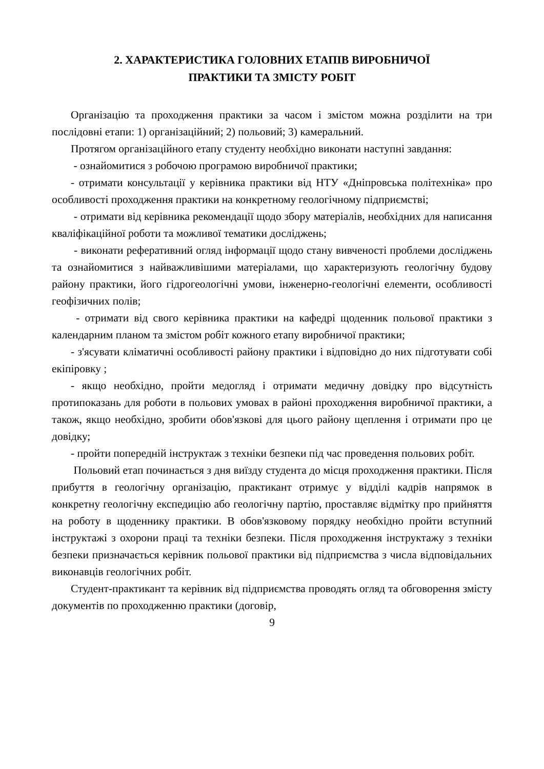2. ХАРАКТЕРИСТИКА ГОЛОВНИХ ЕТАПІВ ВИРОБНИЧОЇ
ПРАКТИКИ ТА ЗМІСТУ РОБІТ
Організацію та проходження практики за часом і змістом можна розділити на три послідовні етапи: 1) організаційний; 2) польовий; 3) камеральний.
Протягом організаційного етапу студенту необхідно виконати наступні завдання:
- ознайомитися з робочою програмою виробничої практики;
- отримати консультації у керівника практики від НТУ «Дніпровська політехніка» про особливості проходження практики на конкретному геологічному підприємстві;
- отримати від керівника рекомендації щодо збору матеріалів, необхідних для написання кваліфікаційної роботи та можливої тематики досліджень;
- виконати реферативний огляд інформації щодо стану вивченості проблеми досліджень та ознайомитися з найважливішими матеріалами, що характеризують геологічну будову району практики, його гідрогеологічні умови, інженерно-геологічні елементи, особливості геофізичних полів;
- отримати від свого керівника практики на кафедрі щоденник польової практики з календарним планом та змістом робіт кожного етапу виробничої практики;
- з'ясувати кліматичні особливості району практики і відповідно до них підготувати собі екіпіровку ;
- якщо необхідно, пройти медогляд і отримати медичну довідку про відсутність протипоказань для роботи в польових умовах в районі проходження виробничої практики, а також, якщо необхідно, зробити обов'язкові для цього району щеплення і отримати про це довідку;
- пройти попередній інструктаж з техніки безпеки під час проведення польових робіт.
Польовий етап починається з дня виїзду студента до місця проходження практики. Після прибуття в геологічну організацію, практикант отримує у відділі кадрів напрямок в конкретну геологічну експедицію або геологічну партію, проставляє відмітку про прийняття на роботу в щоденнику практики. В обов'язковому порядку необхідно пройти вступний інструктажі з охорони праці та техніки безпеки. Після проходження інструктажу з техніки безпеки призначається керівник польової практики від підприємства з числа відповідальних виконавців геологічних робіт.
Студент-практикант та керівник від підприємства проводять огляд та обговорення змісту документів по проходженню практики (договір,
9